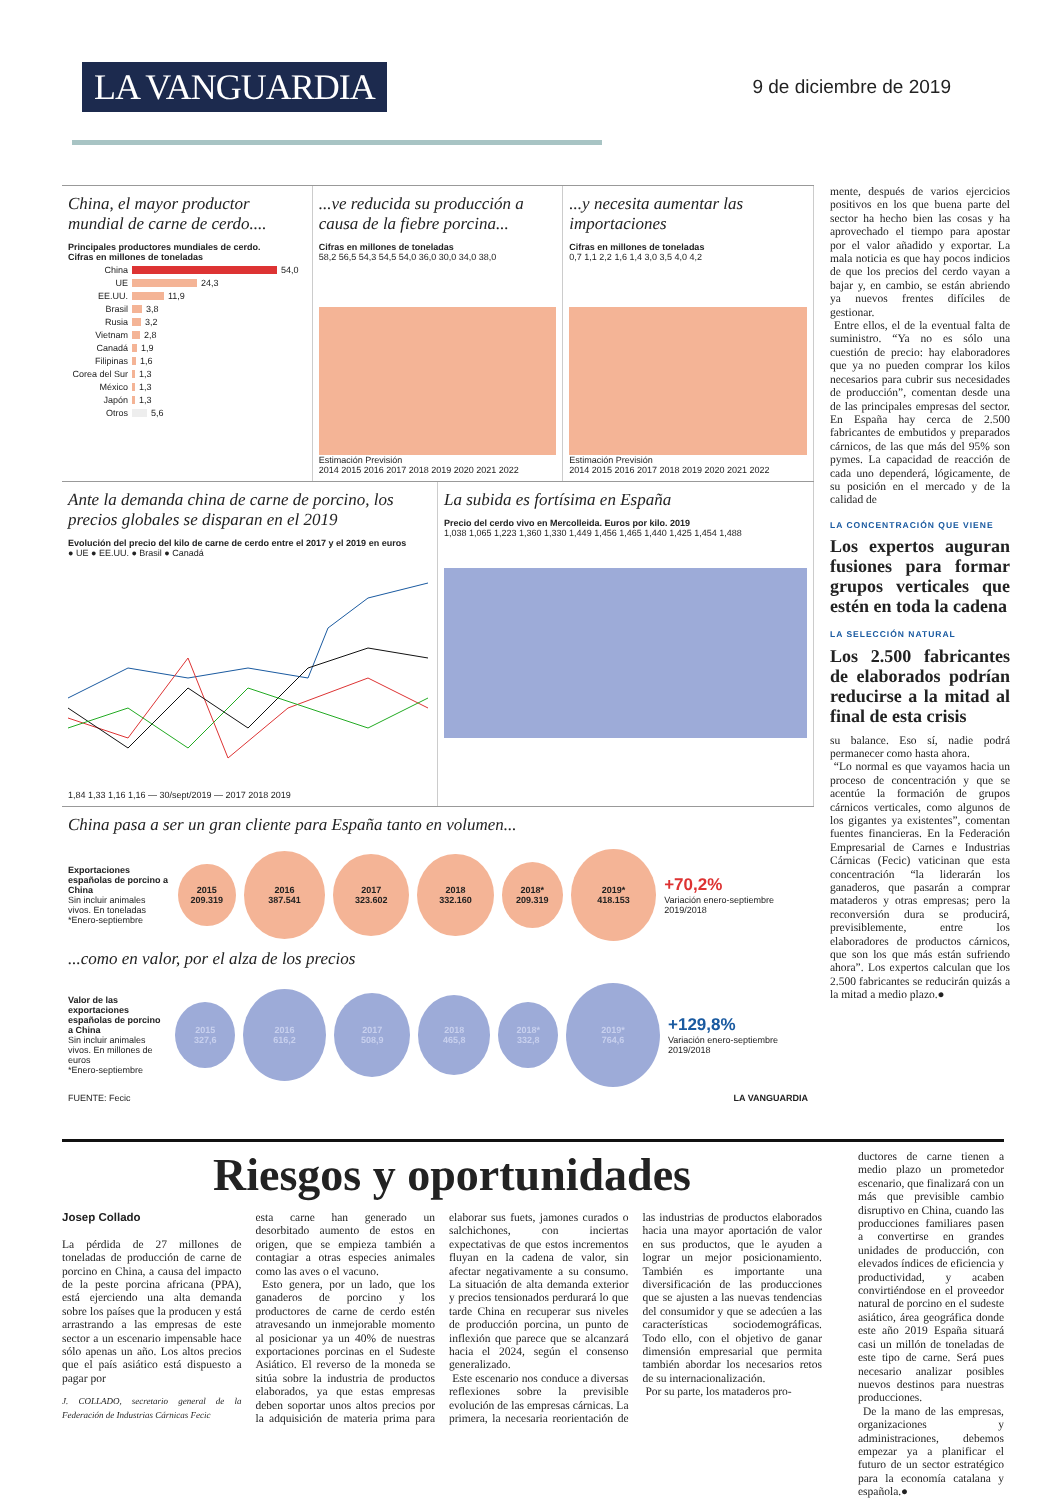LA VANGUARDIA
9 de diciembre de 2019
China, el mayor productor mundial de carne de cerdo....
Principales productores mundiales de cerdo.
Cifras en millones de toneladas
China 54,0
UE 24,3
EE.UU. 11,9
Brasil 3,8
Rusia 3,2
Vietnam 2,8
Canadá 1,9
Filipinas 1,6
Corea del Sur 1,3
México 1,3
Japón 1,3
Otros 5,6
...ve reducida su producción a causa de la fiebre porcina...
Cifras en millones de toneladas
58,2 56,5 54,3 54,5 54,0 36,0 30,0 34,0 38,0
Estimación Previsión
2014 2015 2016 2017 2018 2019 2020 2021 2022
...y necesita aumentar las importaciones
Cifras en millones de toneladas
0,7 1,1 2,2 1,6 1,4 3,0 3,5 4,0 4,2
Estimación Previsión
2014 2015 2016 2017 2018 2019 2020 2021 2022
Ante la demanda china de carne de porcino, los precios globales se disparan en el 2019
Evolución del precio del kilo de carne de cerdo entre el 2017 y el 2019 en euros
● UE ● EE.UU. ● Brasil ● Canadá
1,84 1,33 1,16 1,16 — 30/sept/2019 — 2017 2018 2019
La subida es fortísima en España
Precio del cerdo vivo en Mercolleida. Euros por kilo. 2019
1,038 1,065 1,223 1,360 1,330 1,449 1,456 1,465 1,440 1,425 1,454 1,488
China pasa a ser un gran cliente para España tanto en volumen...
Exportaciones españolas de porcino a China
Sin incluir animales vivos. En toneladas
*Enero-septiembre
2015
209.319
2016
387.541
2017
323.602
2018
332.160
2018*
209.319
2019*
418.153
+70,2%
Variación enero-septiembre 2019/2018
...como en valor, por el alza de los precios
Valor de las exportaciones españolas de porcino a China
Sin incluir animales vivos. En millones de euros
*Enero-septiembre
2015
327,6
2016
616,2
2017
508,9
2018
465,8
2018*
332,8
2019*
764,6
+129,8%
Variación enero-septiembre 2019/2018
FUENTE: Fecic LA VANGUARDIA
mente, después de varios ejercicios positivos en los que buena parte del sector ha hecho bien las cosas y ha aprovechado el tiempo para apostar por el valor añadido y exportar. La mala noticia es que hay pocos indicios de que los precios del cerdo vayan a bajar y, en cambio, se están abriendo ya nuevos frentes difíciles de gestionar.
Entre ellos, el de la eventual falta de suministro. “Ya no es sólo una cuestión de precio: hay elaboradores que ya no pueden comprar los kilos necesarios para cubrir sus necesidades de producción”, comentan desde una de las principales empresas del sector. En España hay cerca de 2.500 fabricantes de embutidos y preparados cárnicos, de las que más del 95% son pymes. La capacidad de reacción de cada uno dependerá, lógicamente, de su posición en el mercado y de la calidad de
LA CONCENTRACIÓN QUE VIENE
Los expertos auguran fusiones para formar grupos verticales que estén en toda la cadena
LA SELECCIÓN NATURAL
Los 2.500 fabricantes de elaborados podrían reducirse a la mitad al final de esta crisis
su balance. Eso sí, nadie podrá permanecer como hasta ahora.
“Lo normal es que vayamos hacia un proceso de concentración y que se acentúe la formación de grupos cárnicos verticales, como algunos de los gigantes ya existentes”, comentan fuentes financieras. En la Federación Empresarial de Carnes e Industrias Cárnicas (Fecic) vaticinan que esta concentración “la liderarán los ganaderos, que pasarán a comprar mataderos y otras empresas; pero la reconversión dura se producirá, previsiblemente, entre los elaboradores de productos cárnicos, que son los que más están sufriendo ahora”. Los expertos calculan que los 2.500 fabricantes se reducirán quizás a la mitad a medio plazo.●
Riesgos y oportunidades
Josep Collado
La pérdida de 27 millones de toneladas de producción de carne de porcino en China, a causa del impacto de la peste porcina africana (PPA), está ejerciendo una alta demanda sobre los países que la producen y está arrastrando a las empresas de este sector a un escenario impensable hace sólo apenas un año. Los altos precios que el país asiático está dispuesto a pagar por
J. COLLADO, secretario general de la Federación de Industrias Cárnicas Fecic
esta carne han generado un desorbitado aumento de estos en origen, que se empieza también a contagiar a otras especies animales como las aves o el vacuno.
Esto genera, por un lado, que los ganaderos de porcino y los productores de carne de cerdo estén atravesando un inmejorable momento al posicionar ya un 40% de nuestras exportaciones porcinas en el Sudeste Asiático. El reverso de la moneda se sitúa sobre la industria de productos elaborados, ya que estas empresas deben soportar unos altos precios por la adquisición de materia prima para elaborar sus fuets, jamones curados o salchichones, con inciertas expectativas de que estos incrementos fluyan en la cadena de valor, sin afectar negativamente a su consumo. La situación de alta demanda exterior y precios tensionados perdurará lo que tarde China en recuperar sus niveles de producción porcina, un punto de inflexión que parece que se alcanzará hacia el 2024, según el consenso generalizado.
Este escenario nos conduce a diversas reflexiones sobre la previsible evolución de las empresas cárnicas. La primera, la necesaria reorientación de las industrias de productos elaborados hacia una mayor aportación de valor en sus productos, que le ayuden a lograr un mejor posicionamiento. También es importante una diversificación de las producciones que se ajusten a las nuevas tendencias del consumidor y que se adecúen a las características sociodemográficas. Todo ello, con el objetivo de ganar dimensión empresarial que permita también abordar los necesarios retos de su internacionalización.
Por su parte, los mataderos pro-
ductores de carne tienen a medio plazo un prometedor escenario, que finalizará con un más que previsible cambio disruptivo en China, cuando las producciones familiares pasen a convertirse en grandes unidades de producción, con elevados índices de eficiencia y productividad, y acaben convirtiéndose en el proveedor natural de porcino en el sudeste asiático, área geográfica donde este año 2019 España situará casi un millón de toneladas de este tipo de carne. Será pues necesario analizar posibles nuevos destinos para nuestras producciones.
De la mano de las empresas, organizaciones y administraciones, debemos empezar ya a planificar el futuro de un sector estratégico para la economía catalana y española.●